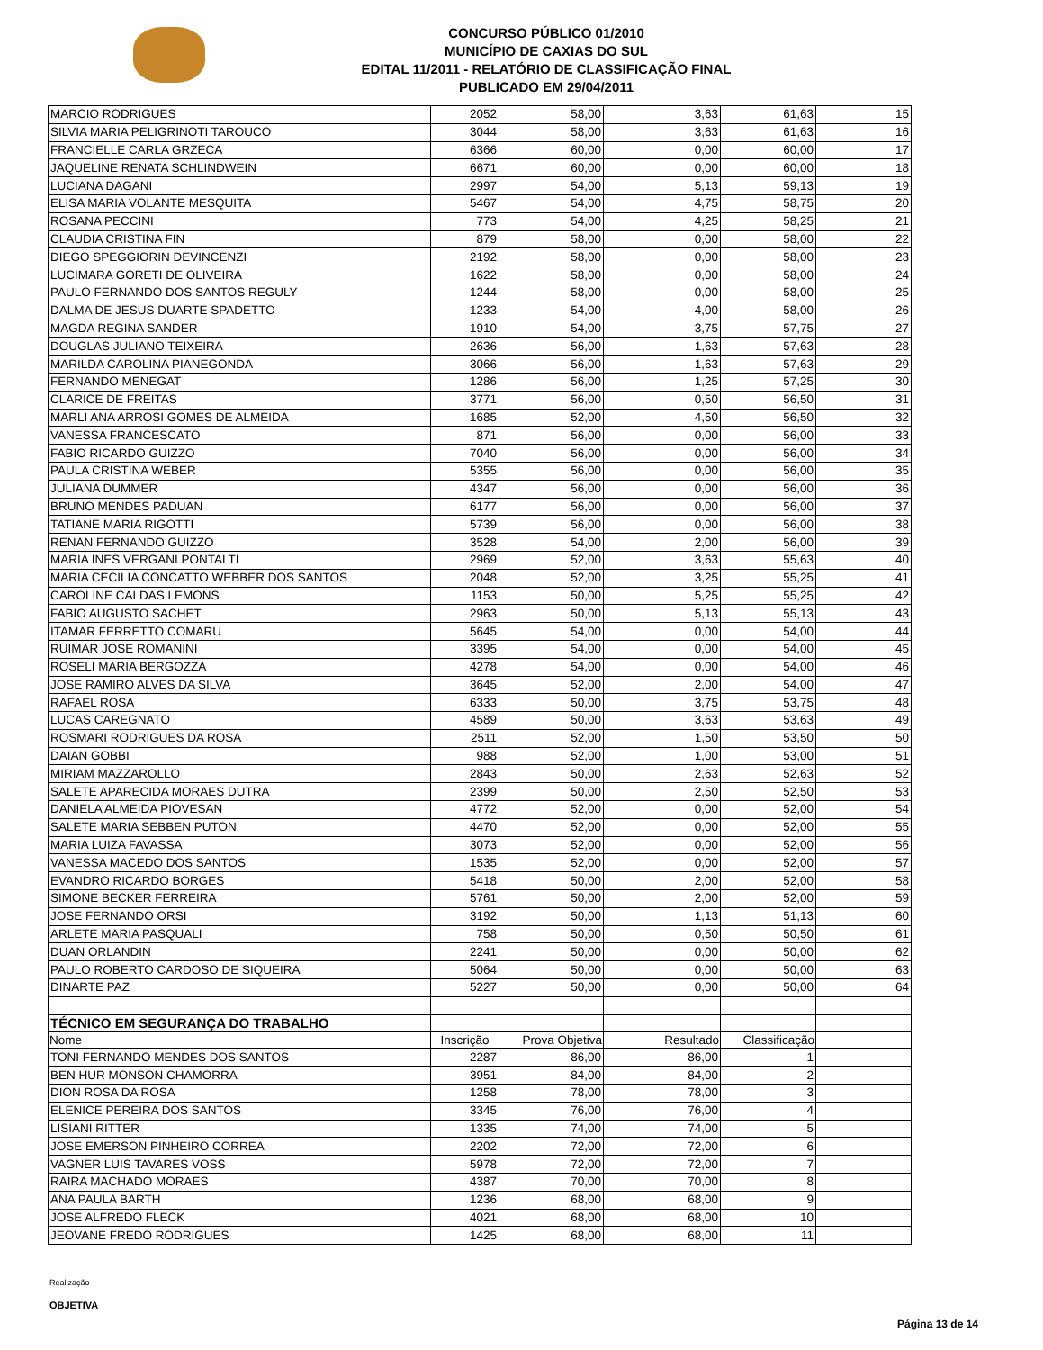CONCURSO PÚBLICO 01/2010
MUNICÍPIO DE CAXIAS DO SUL
EDITAL 11/2011 - RELATÓRIO DE CLASSIFICAÇÃO FINAL
PUBLICADO EM 29/04/2011
| MARCIO RODRIGUES | 2052 | 58,00 | 3,63 | 61,63 | 15 |
| SILVIA MARIA PELIGRINOTI TAROUCO | 3044 | 58,00 | 3,63 | 61,63 | 16 |
| FRANCIELLE CARLA GRZECA | 6366 | 60,00 | 0,00 | 60,00 | 17 |
| JAQUELINE RENATA SCHLINDWEIN | 6671 | 60,00 | 0,00 | 60,00 | 18 |
| LUCIANA DAGANI | 2997 | 54,00 | 5,13 | 59,13 | 19 |
| ELISA MARIA VOLANTE MESQUITA | 5467 | 54,00 | 4,75 | 58,75 | 20 |
| ROSANA PECCINI | 773 | 54,00 | 4,25 | 58,25 | 21 |
| CLAUDIA CRISTINA FIN | 879 | 58,00 | 0,00 | 58,00 | 22 |
| DIEGO SPEGGIORIN DEVINCENZI | 2192 | 58,00 | 0,00 | 58,00 | 23 |
| LUCIMARA GORETI DE OLIVEIRA | 1622 | 58,00 | 0,00 | 58,00 | 24 |
| PAULO FERNANDO DOS SANTOS REGULY | 1244 | 58,00 | 0,00 | 58,00 | 25 |
| DALMA DE JESUS DUARTE SPADETTO | 1233 | 54,00 | 4,00 | 58,00 | 26 |
| MAGDA REGINA SANDER | 1910 | 54,00 | 3,75 | 57,75 | 27 |
| DOUGLAS JULIANO TEIXEIRA | 2636 | 56,00 | 1,63 | 57,63 | 28 |
| MARILDA CAROLINA PIANEGONDA | 3066 | 56,00 | 1,63 | 57,63 | 29 |
| FERNANDO MENEGAT | 1286 | 56,00 | 1,25 | 57,25 | 30 |
| CLARICE DE FREITAS | 3771 | 56,00 | 0,50 | 56,50 | 31 |
| MARLI ANA ARROSI GOMES DE ALMEIDA | 1685 | 52,00 | 4,50 | 56,50 | 32 |
| VANESSA FRANCESCATO | 871 | 56,00 | 0,00 | 56,00 | 33 |
| FABIO RICARDO GUIZZO | 7040 | 56,00 | 0,00 | 56,00 | 34 |
| PAULA CRISTINA WEBER | 5355 | 56,00 | 0,00 | 56,00 | 35 |
| JULIANA DUMMER | 4347 | 56,00 | 0,00 | 56,00 | 36 |
| BRUNO MENDES PADUAN | 6177 | 56,00 | 0,00 | 56,00 | 37 |
| TATIANE MARIA RIGOTTI | 5739 | 56,00 | 0,00 | 56,00 | 38 |
| RENAN FERNANDO GUIZZO | 3528 | 54,00 | 2,00 | 56,00 | 39 |
| MARIA INES VERGANI PONTALTI | 2969 | 52,00 | 3,63 | 55,63 | 40 |
| MARIA CECILIA CONCATTO WEBBER DOS SANTOS | 2048 | 52,00 | 3,25 | 55,25 | 41 |
| CAROLINE CALDAS LEMONS | 1153 | 50,00 | 5,25 | 55,25 | 42 |
| FABIO AUGUSTO SACHET | 2963 | 50,00 | 5,13 | 55,13 | 43 |
| ITAMAR FERRETTO COMARU | 5645 | 54,00 | 0,00 | 54,00 | 44 |
| RUIMAR JOSE ROMANINI | 3395 | 54,00 | 0,00 | 54,00 | 45 |
| ROSELI MARIA BERGOZZA | 4278 | 54,00 | 0,00 | 54,00 | 46 |
| JOSE RAMIRO ALVES DA SILVA | 3645 | 52,00 | 2,00 | 54,00 | 47 |
| RAFAEL ROSA | 6333 | 50,00 | 3,75 | 53,75 | 48 |
| LUCAS CAREGNATO | 4589 | 50,00 | 3,63 | 53,63 | 49 |
| ROSMARI RODRIGUES DA ROSA | 2511 | 52,00 | 1,50 | 53,50 | 50 |
| DAIAN GOBBI | 988 | 52,00 | 1,00 | 53,00 | 51 |
| MIRIAM MAZZAROLLO | 2843 | 50,00 | 2,63 | 52,63 | 52 |
| SALETE APARECIDA MORAES DUTRA | 2399 | 50,00 | 2,50 | 52,50 | 53 |
| DANIELA ALMEIDA PIOVESAN | 4772 | 52,00 | 0,00 | 52,00 | 54 |
| SALETE MARIA SEBBEN PUTON | 4470 | 52,00 | 0,00 | 52,00 | 55 |
| MARIA LUIZA FAVASSA | 3073 | 52,00 | 0,00 | 52,00 | 56 |
| VANESSA MACEDO DOS SANTOS | 1535 | 52,00 | 0,00 | 52,00 | 57 |
| EVANDRO RICARDO BORGES | 5418 | 50,00 | 2,00 | 52,00 | 58 |
| SIMONE BECKER FERREIRA | 5761 | 50,00 | 2,00 | 52,00 | 59 |
| JOSE FERNANDO ORSI | 3192 | 50,00 | 1,13 | 51,13 | 60 |
| ARLETE MARIA PASQUALI | 758 | 50,00 | 0,50 | 50,50 | 61 |
| DUAN ORLANDIN | 2241 | 50,00 | 0,00 | 50,00 | 62 |
| PAULO ROBERTO CARDOSO DE SIQUEIRA | 5064 | 50,00 | 0,00 | 50,00 | 63 |
| DINARTE PAZ | 5227 | 50,00 | 0,00 | 50,00 | 64 |
| TÉCNICO EM SEGURANÇA DO TRABALHO | | | | | |
| Nome | Inscrição | Prova Objetiva | Resultado | Classificação | |
| TONI FERNANDO MENDES DOS SANTOS | 2287 | 86,00 | 86,00 | 1 | |
| BEN HUR MONSON CHAMORRA | 3951 | 84,00 | 84,00 | 2 | |
| DION ROSA DA ROSA | 1258 | 78,00 | 78,00 | 3 | |
| ELENICE PEREIRA DOS SANTOS | 3345 | 76,00 | 76,00 | 4 | |
| LISIANI RITTER | 1335 | 74,00 | 74,00 | 5 | |
| JOSE EMERSON PINHEIRO CORREA | 2202 | 72,00 | 72,00 | 6 | |
| VAGNER LUIS TAVARES VOSS | 5978 | 72,00 | 72,00 | 7 | |
| RAIRA MACHADO MORAES | 4387 | 70,00 | 70,00 | 8 | |
| ANA PAULA BARTH | 1236 | 68,00 | 68,00 | 9 | |
| JOSE ALFREDO FLECK | 4021 | 68,00 | 68,00 | 10 | |
| JEOVANE FREDO RODRIGUES | 1425 | 68,00 | 68,00 | 11 | |
Realização
OBJETIVA
Página 13 de 14